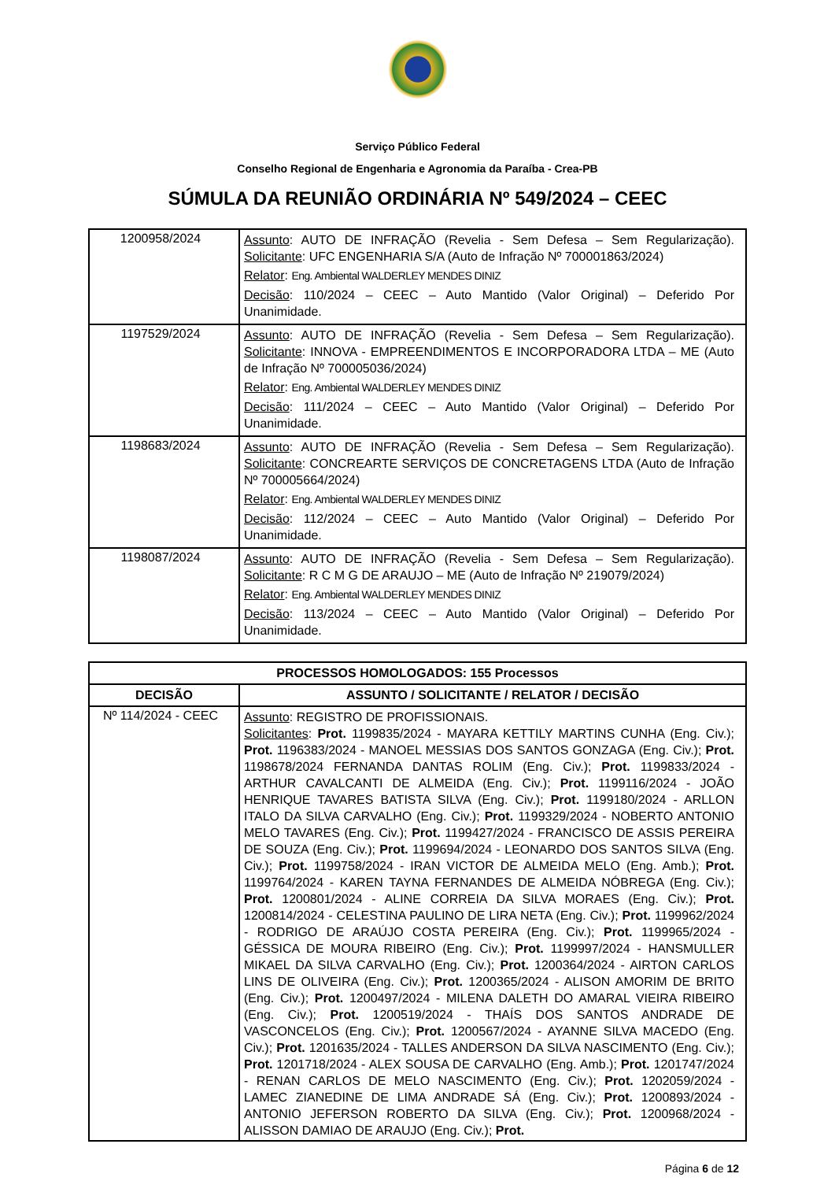Serviço Público Federal
Conselho Regional de Engenharia e Agronomia da Paraíba - Crea-PB
SÚMULA DA REUNIÃO ORDINÁRIA Nº 549/2024 – CEEC
| 1200958/2024 | Assunto : AUTO DE INFRAÇÃO (Revelia - Sem Defesa – Sem Regularização). Solicitante : UFC ENGENHARIA S/A (Auto de Infração Nº 700001863/2024) Relator : Eng. Ambiental WALDERLEY MENDES DINIZ Decisão : 110/2024 – CEEC – Auto Mantido (Valor Original) – Deferido Por Unanimidade. |
| 1197529/2024 | Assunto : AUTO DE INFRAÇÃO (Revelia - Sem Defesa – Sem Regularização). Solicitante : INNOVA - EMPREENDIMENTOS E INCORPORADORA LTDA – ME (Auto de Infração Nº 700005036/2024) Relator : Eng. Ambiental WALDERLEY MENDES DINIZ Decisão : 111/2024 – CEEC – Auto Mantido (Valor Original) – Deferido Por Unanimidade. |
| 1198683/2024 | Assunto : AUTO DE INFRAÇÃO (Revelia - Sem Defesa – Sem Regularização). Solicitante : CONCREARTE SERVIÇOS DE CONCRETAGENS LTDA (Auto de Infração Nº 700005664/2024) Relator : Eng. Ambiental WALDERLEY MENDES DINIZ Decisão : 112/2024 – CEEC – Auto Mantido (Valor Original) – Deferido Por Unanimidade. |
| 1198087/2024 | Assunto : AUTO DE INFRAÇÃO (Revelia - Sem Defesa – Sem Regularização). Solicitante : R C M G DE ARAUJO – ME (Auto de Infração Nº 219079/2024) Relator : Eng. Ambiental WALDERLEY MENDES DINIZ Decisão : 113/2024 – CEEC – Auto Mantido (Valor Original) – Deferido Por Unanimidade. |
| PROCESSOS HOMOLOGADOS: 155 Processos | |
| --- | --- |
| DECISÃO | ASSUNTO / SOLICITANTE / RELATOR / DECISÃO |
| Nº 114/2024 - CEEC | Assunto : REGISTRO DE PROFISSIONAIS. Solicitantes : Prot. 1199835/2024 - MAYARA KETTILY MARTINS CUNHA (Eng. Civ.); Prot. 1196383/2024 - MANOEL MESSIAS DOS SANTOS GONZAGA (Eng. Civ.); Prot. 1198678/2024 FERNANDA DANTAS ROLIM (Eng. Civ.); Prot. 1199833/2024 - ARTHUR CAVALCANTI DE ALMEIDA (Eng. Civ.); Prot. 1199116/2024 - JOÃO HENRIQUE TAVARES BATISTA SILVA (Eng. Civ.); Prot. 1199180/2024 - ARLLON ITALO DA SILVA CARVALHO (Eng. Civ.); Prot. 1199329/2024 - NOBERTO ANTONIO MELO TAVARES (Eng. Civ.); Prot. 1199427/2024 - FRANCISCO DE ASSIS PEREIRA DE SOUZA (Eng. Civ.); Prot. 1199694/2024 - LEONARDO DOS SANTOS SILVA (Eng. Civ.); Prot. 1199758/2024 - IRAN VICTOR DE ALMEIDA MELO (Eng. Amb.); Prot. 1199764/2024 - KAREN TAYNA FERNANDES DE ALMEIDA NÓBREGA (Eng. Civ.); Prot. 1200801/2024 - ALINE CORREIA DA SILVA MORAES (Eng. Civ.); Prot. 1200814/2024 - CELESTINA PAULINO DE LIRA NETA (Eng. Civ.); Prot. 1199962/2024 - RODRIGO DE ARAÚJO COSTA PEREIRA (Eng. Civ.); Prot. 1199965/2024 - GÉSSICA DE MOURA RIBEIRO (Eng. Civ.); Prot. 1199997/2024 - HANSMULLER MIKAEL DA SILVA CARVALHO (Eng. Civ.); Prot. 1200364/2024 - AIRTON CARLOS LINS DE OLIVEIRA (Eng. Civ.); Prot. 1200365/2024 - ALISON AMORIM DE BRITO (Eng. Civ.); Prot. 1200497/2024 - MILENA DALETH DO AMARAL VIEIRA RIBEIRO (Eng. Civ.); Prot. 1200519/2024 - THAÍS DOS SANTOS ANDRADE DE VASCONCELOS (Eng. Civ.); Prot. 1200567/2024 - AYANNE SILVA MACEDO (Eng. Civ.); Prot. 1201635/2024 - TALLES ANDERSON DA SILVA NASCIMENTO (Eng. Civ.); Prot. 1201718/2024 - ALEX SOUSA DE CARVALHO (Eng. Amb.); Prot. 1201747/2024 - RENAN CARLOS DE MELO NASCIMENTO (Eng. Civ.); Prot. 1202059/2024 - LAMEC ZIANEDINE DE LIMA ANDRADE SÁ (Eng. Civ.); Prot. 1200893/2024 - ANTONIO JEFERSON ROBERTO DA SILVA (Eng. Civ.); Prot. 1200968/2024 - ALISSON DAMIAO DE ARAUJO (Eng. Civ.); Prot. |
Página 6 de 12